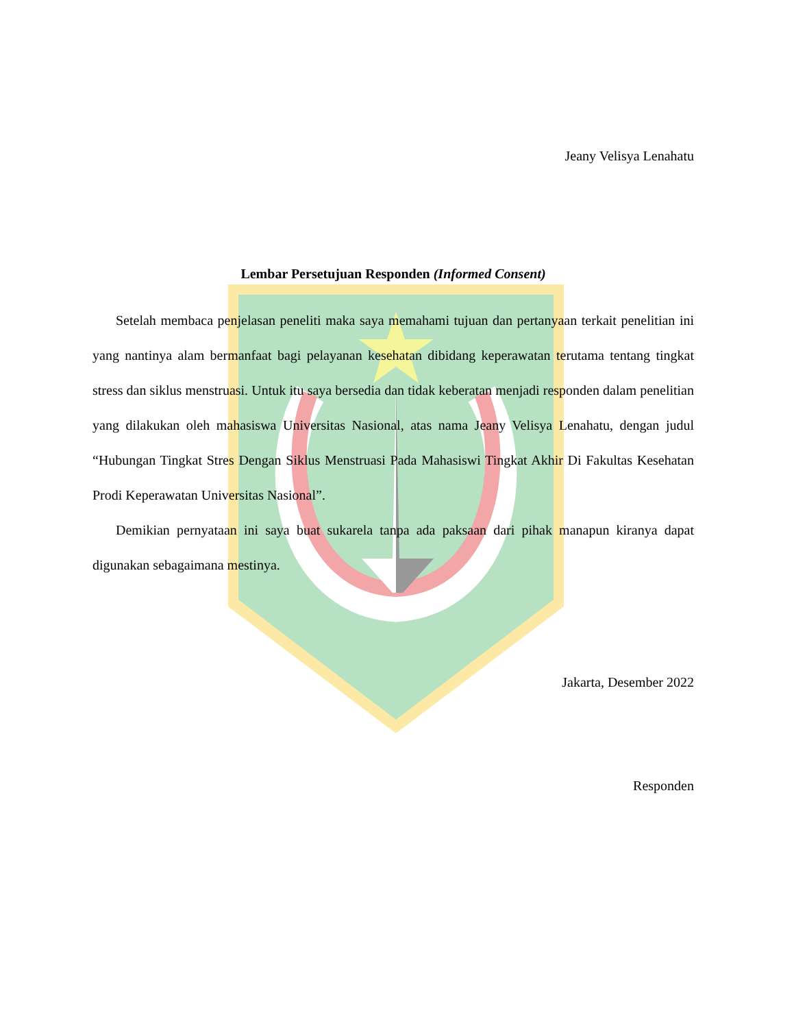Jeany Velisya Lenahatu
Lembar Persetujuan Responden (Informed Consent)
Setelah membaca penjelasan peneliti maka saya memahami tujuan dan pertanyaan terkait penelitian ini yang nantinya alam bermanfaat bagi pelayanan kesehatan dibidang keperawatan terutama tentang tingkat stress dan siklus menstruasi. Untuk itu saya bersedia dan tidak keberatan menjadi responden dalam penelitian yang dilakukan oleh mahasiswa Universitas Nasional, atas nama Jeany Velisya Lenahatu, dengan judul “Hubungan Tingkat Stres Dengan Siklus Menstruasi Pada Mahasiswi Tingkat Akhir Di Fakultas Kesehatan Prodi Keperawatan Universitas Nasional”.
Demikian pernyataan ini saya buat sukarela tanpa ada paksaan dari pihak manapun kiranya dapat digunakan sebagaimana mestinya.
Jakarta, Desember 2022
Responden